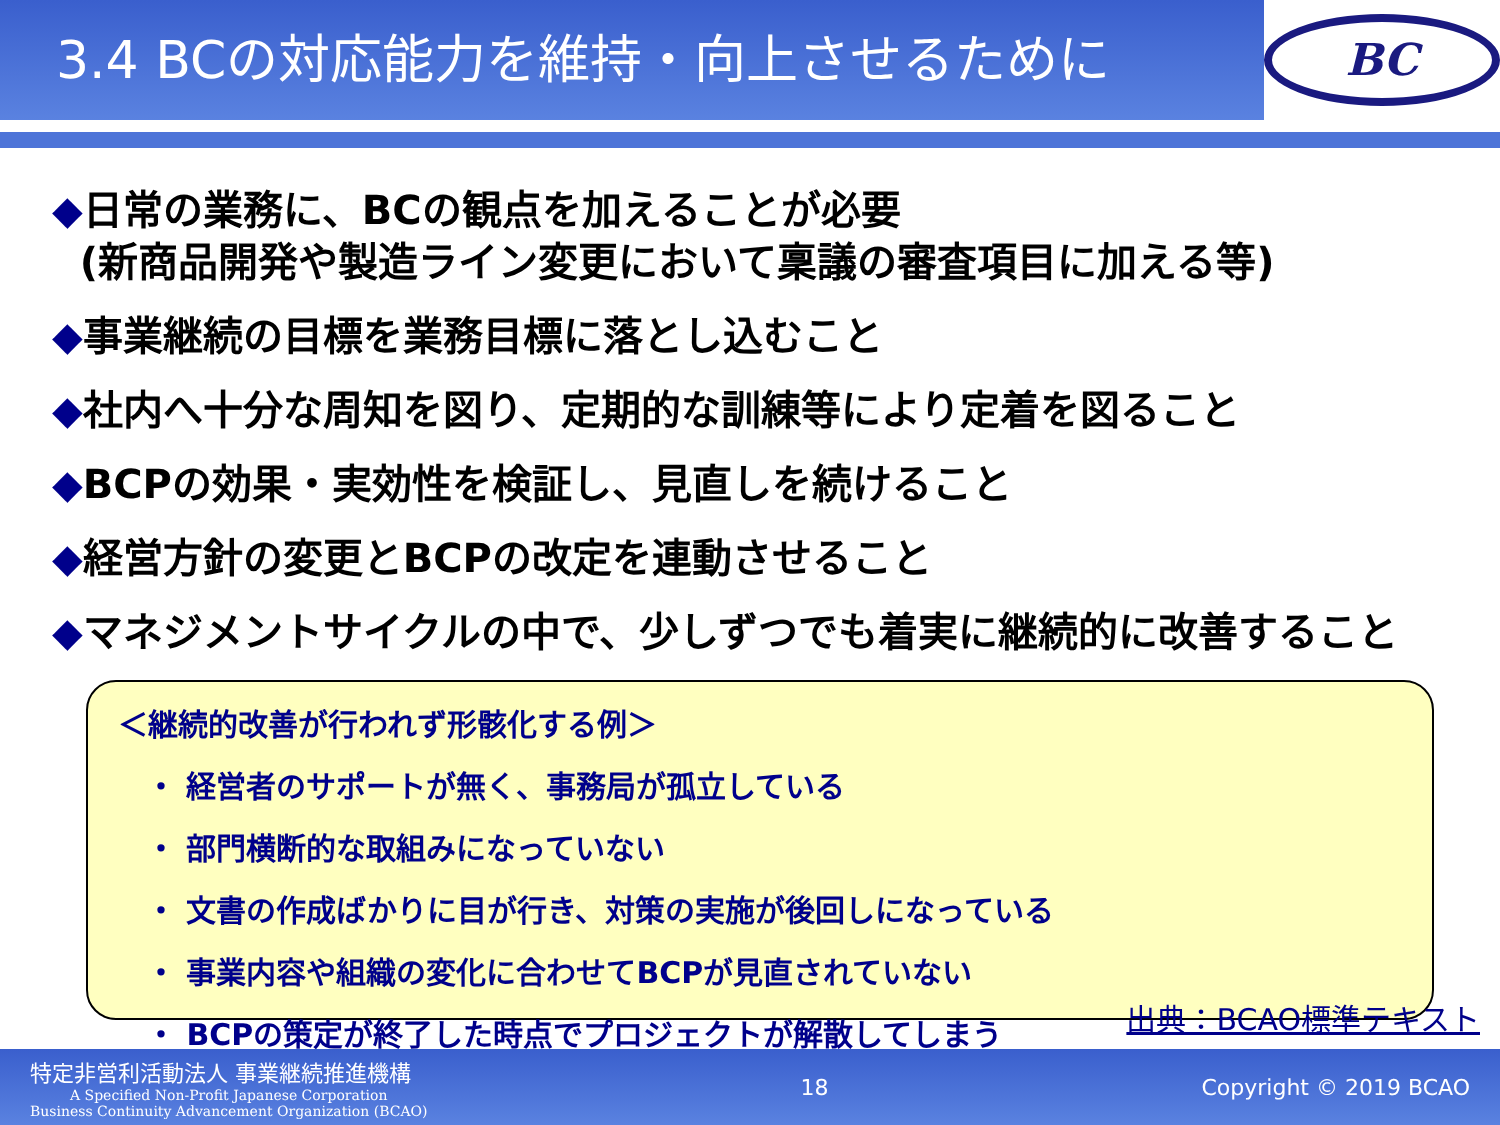3.4 BCの対応能力を維持・向上させるために
BC
◆日常の業務に、BCの観点を加えることが必要
(新商品開発や製造ライン変更において稟議の審査項目に加える等)
◆事業継続の目標を業務目標に落とし込むこと
◆社内へ十分な周知を図り、定期的な訓練等により定着を図ること
◆BCPの効果・実効性を検証し、見直しを続けること
◆経営方針の変更とBCPの改定を連動させること
◆マネジメントサイクルの中で、少しずつでも着実に継続的に改善すること
＜継続的改善が行われず形骸化する例＞
・ 経営者のサポートが無く、事務局が孤立している
・ 部門横断的な取組みになっていない
・ 文書の作成ばかりに目が行き、対策の実施が後回しになっている
・ 事業内容や組織の変化に合わせてBCPが見直されていない
・ BCPの策定が終了した時点でプロジェクトが解散してしまう
出典：BCAO標準テキスト
特定非営利活動法人 事業継続推進機構
A Specified Non-Profit Japanese Corporation
Business Continuity Advancement Organization (BCAO)
18 Copyright © 2019 BCAO